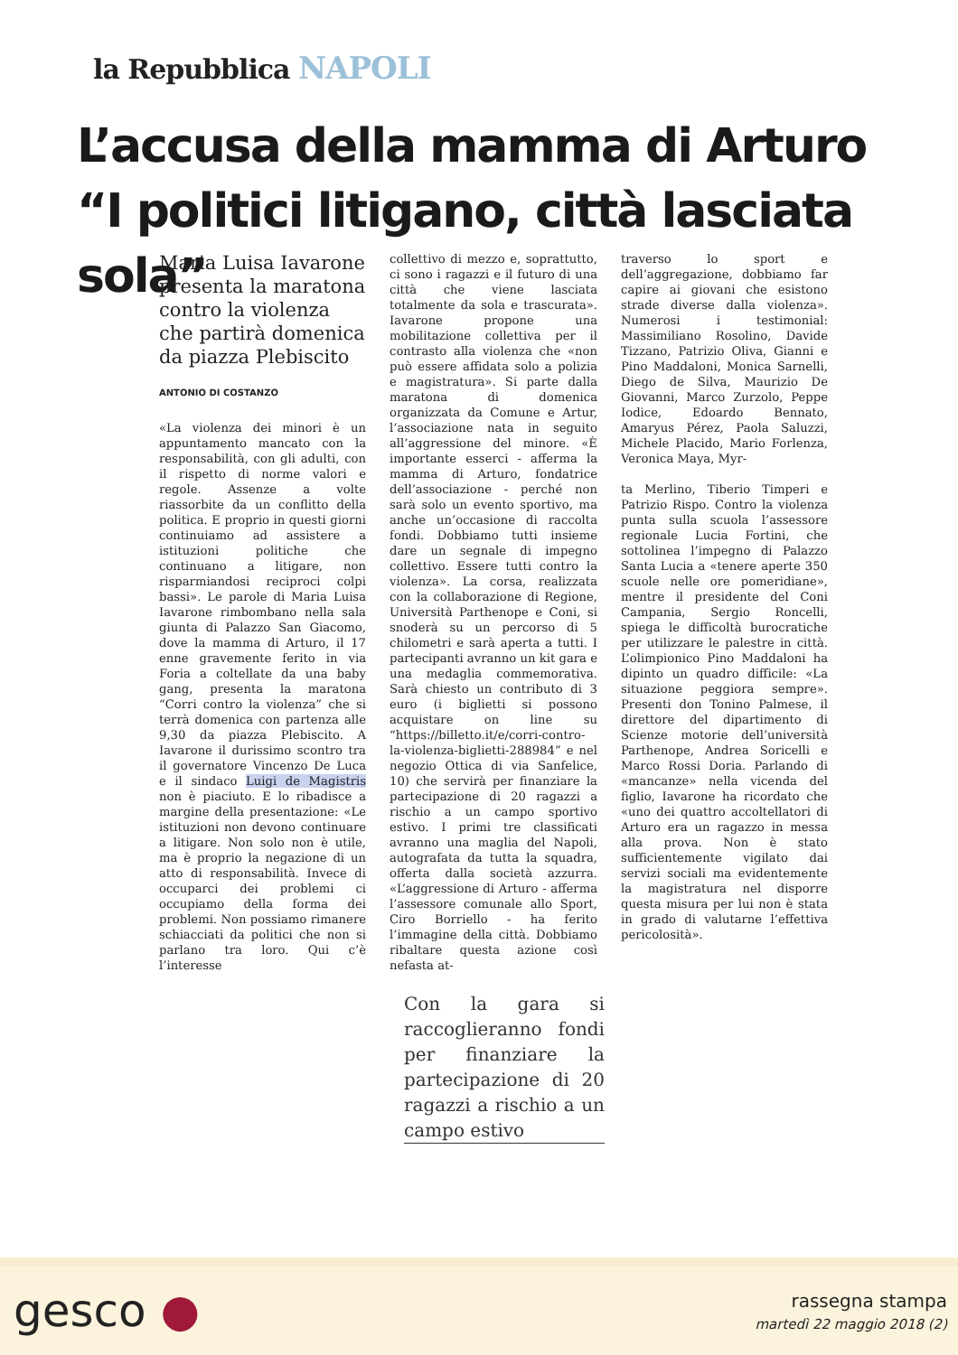la Repubblica NAPOLI
L’accusa della mamma di Arturo
“I politici litigano, città lasciata sola”
Maria Luisa Iavarone presenta la maratona contro la violenza che partirà domenica da piazza Plebiscito
ANTONIO DI COSTANZO
«La violenza dei minori è un appuntamento mancato con la responsabilità, con gli adulti, con il rispetto di norme valori e regole. Assenze a volte riassorbite da un conflitto della politica. E proprio in questi giorni continuiamo ad assistere a istituzioni politiche che continuano a litigare, non risparmiandosi reciproci colpi bassi». Le parole di Maria Luisa Iavarone rimbombano nella sala giunta di Palazzo San Giacomo, dove la mamma di Arturo, il 17 enne gravemente ferito in via Foria a coltellate da una baby gang, presenta la maratona “Corri contro la violenza” che si terrà domenica con partenza alle 9,30 da piazza Plebiscito. A Iavarone il durissimo scontro tra il governatore Vincenzo De Luca e il sindaco Luigi de Magistris non è piaciuto. E lo ribadisce a margine della presentazione: «Le istituzioni non devono continuare a litigare. Non solo non è utile, ma è proprio la negazione di un atto di responsabilità. Invece di occuparci dei problemi ci occupiamo della forma dei problemi. Non possiamo rimanere schiacciati da politici che non si parlano tra loro. Qui c’è l’interesse
collettivo di mezzo e, soprattutto, ci sono i ragazzi e il futuro di una città che viene lasciata totalmente da sola e trascurata». Iavarone propone una mobilitazione collettiva per il contrasto alla violenza che «non può essere affidata solo a polizia e magistratura». Si parte dalla maratona di domenica organizzata da Comune e Artur, l’associazione nata in seguito all’aggressione del minore. «È importante esserci - afferma la mamma di Arturo, fondatrice dell’associazione - perché non sarà solo un evento sportivo, ma anche un’occasione di raccolta fondi. Dobbiamo tutti insieme dare un segnale di impegno collettivo. Essere tutti contro la violenza». La corsa, realizzata con la collaborazione di Regione, Università Parthenope e Coni, si snoderà su un percorso di 5 chilometri e sarà aperta a tutti. I partecipanti avranno un kit gara e una medaglia commemorativa. Sarà chiesto un contributo di 3 euro (i biglietti si possono acquistare on line su “https://billetto.it/e/corri-contro-la-violenza-biglietti-288984” e nel negozio Ottica di via Sanfelice, 10) che servirà per finanziare la partecipazione di 20 ragazzi a rischio a un campo sportivo estivo. I primi tre classificati avranno una maglia del Napoli, autografata da tutta la squadra, offerta dalla società azzurra. «L’aggressione di Arturo - afferma l’assessore comunale allo Sport, Ciro Borriello - ha ferito l’immagine della città. Dobbiamo ribaltare questa azione così nefasta at-
Con la gara si raccoglieranno fondi per finanziare la partecipazione di 20 ragazzi a rischio a un campo estivo
traverso lo sport e dell’aggregazione, dobbiamo far capire ai giovani che esistono strade diverse dalla violenza». Numerosi i testimonial: Massimiliano Rosolino, Davide Tizzano, Patrizio Oliva, Gianni e Pino Maddaloni, Monica Sarnelli, Diego de Silva, Maurizio De Giovanni, Marco Zurzolo, Peppe Iodice, Edoardo Bennato, Amaryus Pérez, Paola Saluzzi, Michele Placido, Mario Forlenza, Veronica Maya, Myr-
ta Merlino, Tiberio Timperi e Patrizio Rispo. Contro la violenza punta sulla scuola l’assessore regionale Lucia Fortini, che sottolinea l’impegno di Palazzo Santa Lucia a «tenere aperte 350 scuole nelle ore pomeridiane», mentre il presidente del Coni Campania, Sergio Roncelli, spiega le difficoltà burocratiche per utilizzare le palestre in città. L’olimpionico Pino Maddaloni ha dipinto un quadro difficile: «La situazione peggiora sempre». Presenti don Tonino Palmese, il direttore del dipartimento di Scienze motorie dell’università Parthenope, Andrea Soricelli e Marco Rossi Doria. Parlando di «mancanze» nella vicenda del figlio, Iavarone ha ricordato che «uno dei quattro accoltellatori di Arturo era un ragazzo in messa alla prova. Non è stato sufficientemente vigilato dai servizi sociali ma evidentemente la magistratura nel disporre questa misura per lui non è stata in grado di valutarne l’effettiva pericolosità».
gesco ●
rassegna stampa
martedì 22 maggio 2018 (2)